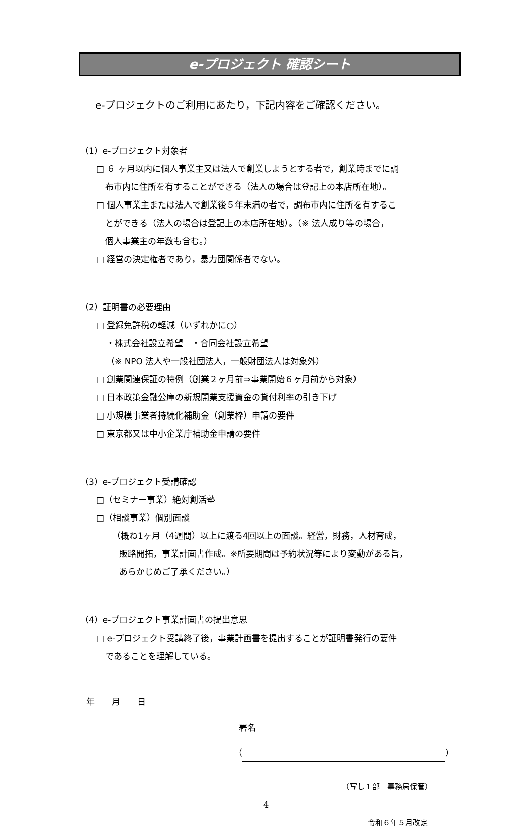e-プロジェクト 確認シート
e-プロジェクトのご利用にあたり，下記内容をご確認ください。
（1）e-プロジェクト対象者
□ ６ ヶ月以内に個人事業主又は法人で創業しようとする者で，創業時までに調
布市内に住所を有することができる（法人の場合は登記上の本店所在地）。
□ 個人事業主または法人で創業後５年未満の者で，調布市内に住所を有するこ
とができる（法人の場合は登記上の本店所在地）。（※ 法人成り等の場合，
個人事業主の年数も含む。）
□ 経営の決定権者であり，暴力団関係者でない。
（2）証明書の必要理由
□ 登録免許税の軽減（いずれかに○）
・株式会社設立希望　・合同会社設立希望
（※ NPO 法人や一般社団法人，一般財団法人は対象外）
□ 創業関連保証の特例（創業２ヶ月前⇒事業開始６ヶ月前から対象）
□ 日本政策金融公庫の新規開業支援資金の貸付利率の引き下げ
□ 小規模事業者持続化補助金（創業枠）申請の要件
□ 東京都又は中小企業庁補助金申請の要件
（3）e-プロジェクト受講確認
□（セミナー事業）絶対創活塾
□（相談事業）個別面談
（概ね1ヶ月（4週間）以上に渡る4回以上の面談。経営，財務，人材育成，
販路開拓，事業計画書作成。※所要期間は予約状況等により変動がある旨，
あらかじめご了承ください。）
（4）e-プロジェクト事業計画書の提出意思
□ e-プロジェクト受講終了後，事業計画書を提出することが証明書発行の要件
であることを理解している。
年　　月　　日
署名
（ ）
（写し１部　事務局保管）
4
令和６年５月改定